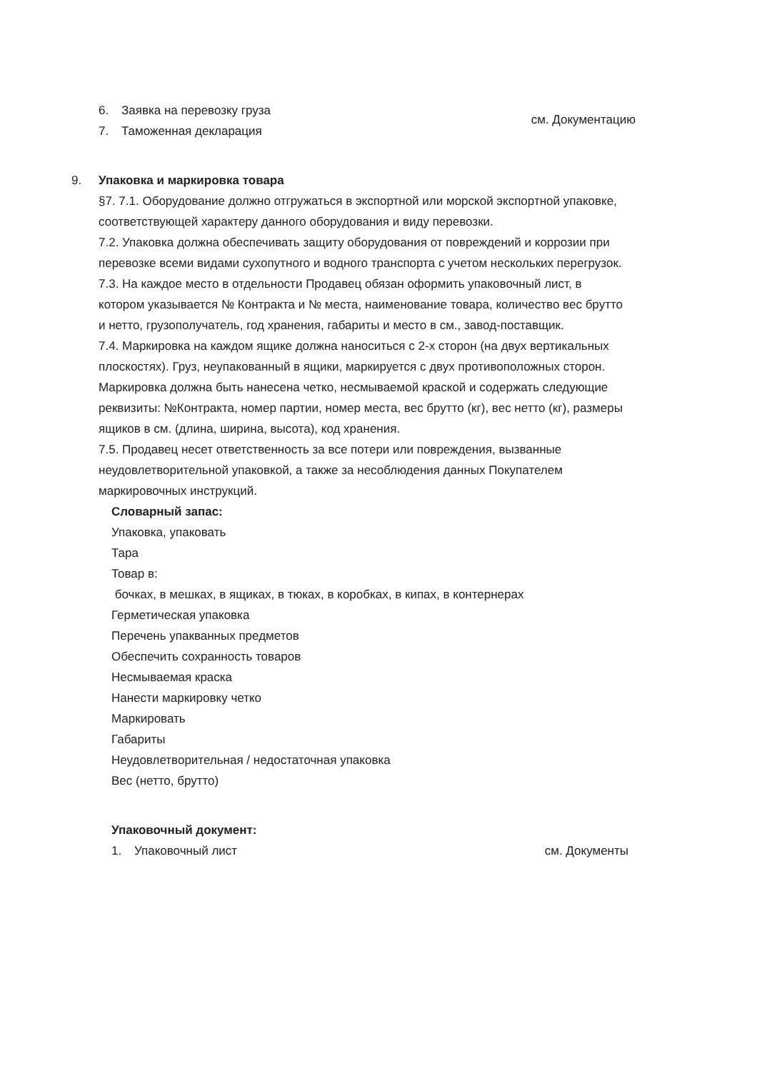6. Заявка на перевозку груза
7. Таможенная декларация
см. Документацию
9. Упаковка и маркировка товара
§7. 7.1. Оборудование должно отгружаться в экспортной или морской экспортной упаковке, соответствующей характеру данного оборудования и виду перевозки.
7.2. Упаковка должна обеспечивать защиту оборудования от повреждений и коррозии при перевозке всеми видами сухопутного и водного транспорта с учетом нескольких перегрузок.
7.3. На каждое место в отдельности Продавец обязан оформить упаковочный лист, в котором указывается № Контракта и № места, наименование товара, количество вес брутто и нетто, грузополучатель, год хранения, габариты и место в см., завод-поставщик.
7.4. Маркировка на каждом ящике должна наноситься с 2-х сторон (на двух вертикальных плоскостях). Груз, неупакованный в ящики, маркируется с двух противоположных сторон. Маркировка должна быть нанесена четко, несмываемой краской и содержать следующие реквизиты: №Контракта, номер партии, номер места, вес брутто (кг), вес нетто (кг), размеры ящиков в см. (длина, ширина, высота), код хранения.
7.5. Продавец несет ответственность за все потери или повреждения, вызванные неудовлетворительной упаковкой, а также за несоблюдения данных Покупателем маркировочных инструкций.
Словарный запас:
Упаковка, упаковать
Тара
Товар в:
бочках, в мешках, в ящиках, в тюках, в коробках, в кипах, в контернерах
Герметическая упаковка
Перечень упакванных предметов
Обеспечить сохранность товаров
Несмываемая краска
Нанести маркировку четко
Маркировать
Габариты
Неудовлетворительная / недостаточная упаковка
Вес (нетто, брутто)
Упаковочный документ:
1. Упаковочный лист см. Документы